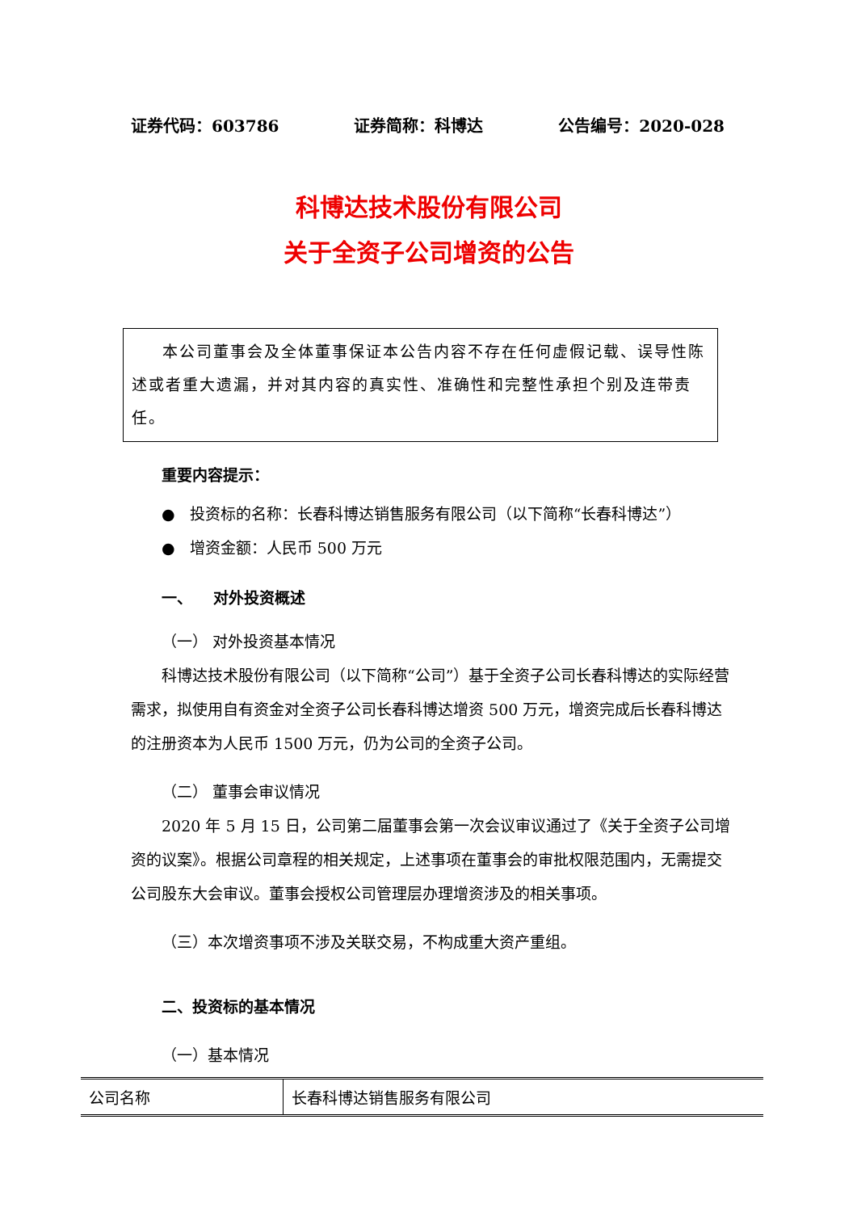证券代码：603786 证券简称：科博达 公告编号：2020-028
科博达技术股份有限公司
关于全资子公司增资的公告
本公司董事会及全体董事保证本公告内容不存在任何虚假记载、误导性陈述或者重大遗漏，并对其内容的真实性、准确性和完整性承担个别及连带责任。
重要内容提示：
● 投资标的名称：长春科博达销售服务有限公司（以下简称“长春科博达”）
● 增资金额：人民币 500 万元
一、 对外投资概述
（一） 对外投资基本情况
科博达技术股份有限公司（以下简称“公司”）基于全资子公司长春科博达的实际经营需求，拟使用自有资金对全资子公司长春科博达增资 500 万元，增资完成后长春科博达的注册资本为人民币 1500 万元，仍为公司的全资子公司。
（二） 董事会审议情况
2020 年 5 月 15 日，公司第二届董事会第一次会议审议通过了《关于全资子公司增资的议案》。根据公司章程的相关规定，上述事项在董事会的审批权限范围内，无需提交公司股东大会审议。董事会授权公司管理层办理增资涉及的相关事项。
（三）本次增资事项不涉及关联交易，不构成重大资产重组。
二、投资标的基本情况
（一）基本情况
| 公司名称 | 长春科博达销售服务有限公司 |